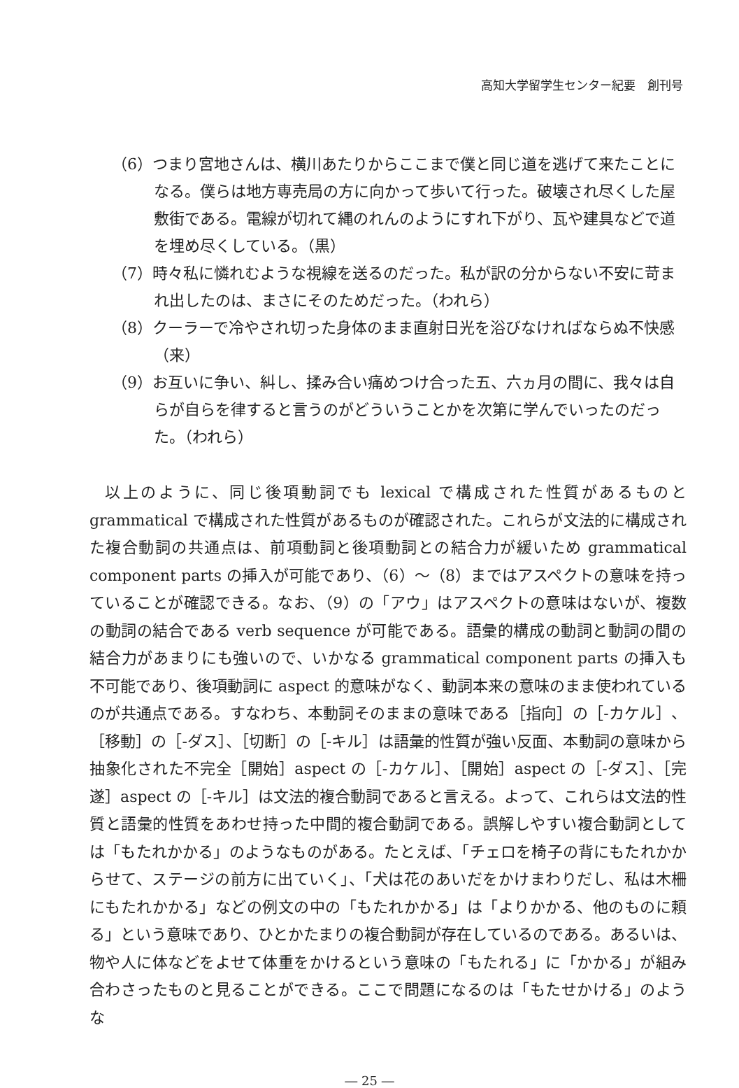高知大学留学生センター紀要　創刊号
（6）つまり宮地さんは、横川あたりからここまで僕と同じ道を逃げて来たことになる。僕らは地方専売局の方に向かって歩いて行った。破壊され尽くした屋敷街である。電線が切れて縄のれんのようにすれ下がり、瓦や建具などで道を埋め尽くしている。（黒）
（7）時々私に憐れむような視線を送るのだった。私が訳の分からない不安に苛まれ出したのは、まさにそのためだった。（われら）
（8）クーラーで冷やされ切った身体のまま直射日光を浴びなければならぬ不快感（来）
（9）お互いに争い、糾し、揉み合い痛めつけ合った五、六ヵ月の間に、我々は自らが自らを律すると言うのがどういうことかを次第に学んでいったのだった。（われら）
以上のように、同じ後項動詞でも lexical で構成された性質があるものと grammatical で構成された性質があるものが確認された。これらが文法的に構成された複合動詞の共通点は、前項動詞と後項動詞との結合力が緩いため grammatical component parts の挿入が可能であり、（6）～（8）まではアスペクトの意味を持っていることが確認できる。なお、（9）の「アウ」はアスペクトの意味はないが、複数の動詞の結合である verb sequence が可能である。語彙的構成の動詞と動詞の間の結合力があまりにも強いので、いかなる grammatical component parts の挿入も不可能であり、後項動詞に aspect 的意味がなく、動詞本来の意味のまま使われているのが共通点である。すなわち、本動詞そのままの意味である［指向］の［-カケル］、［移動］の［-ダス］、［切断］の［-キル］は語彙的性質が強い反面、本動詞の意味から抽象化された不完全［開始］aspect の［-カケル］、［開始］aspect の［-ダス］、［完遂］aspect の［-キル］は文法的複合動詞であると言える。よって、これらは文法的性質と語彙的性質をあわせ持った中間的複合動詞である。誤解しやすい複合動詞としては「もたれかかる」のようなものがある。たとえば、「チェロを椅子の背にもたれかからせて、ステージの前方に出ていく」、「犬は花のあいだをかけまわりだし、私は木柵にもたれかかる」などの例文の中の「もたれかかる」は「よりかかる、他のものに頼る」という意味であり、ひとかたまりの複合動詞が存在しているのである。あるいは、物や人に体などをよせて体重をかけるという意味の「もたれる」に「かかる」が組み合わさったものと見ることができる。ここで問題になるのは「もたせかける」のような
― 25 ―